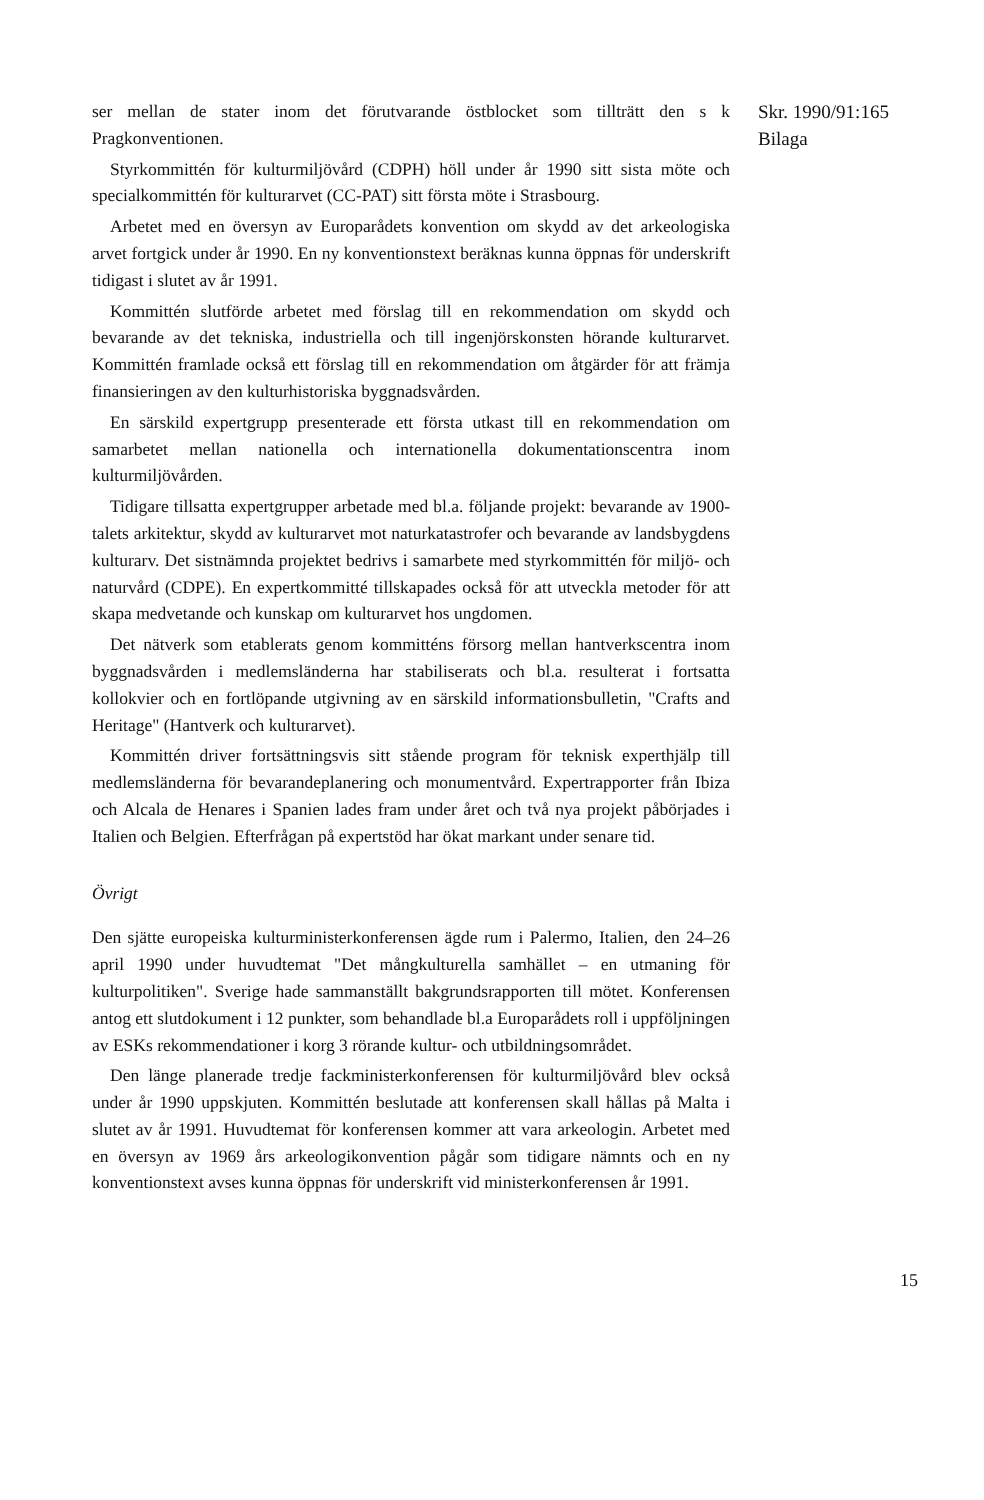ser mellan de stater inom det förutvarande östblocket som tillträtt den s k Pragkonventionen.
Styrkommittén för kulturmiljövård (CDPH) höll under år 1990 sitt sista möte och specialkommittén för kulturarvet (CC-PAT) sitt första möte i Strasbourg.
Arbetet med en översyn av Europarådets konvention om skydd av det arkeologiska arvet fortgick under år 1990. En ny konventionstext beräknas kunna öppnas för underskrift tidigast i slutet av år 1991.
Kommittén slutförde arbetet med förslag till en rekommendation om skydd och bevarande av det tekniska, industriella och till ingenjörskonsten hörande kulturarvet. Kommittén framlade också ett förslag till en rekommendation om åtgärder för att främja finansieringen av den kulturhistoriska byggnadsvården.
En särskild expertgrupp presenterade ett första utkast till en rekommendation om samarbetet mellan nationella och internationella dokumentationscentra inom kulturmiljövården.
Tidigare tillsatta expertgrupper arbetade med bl.a. följande projekt: bevarande av 1900-talets arkitektur, skydd av kulturarvet mot naturkatastrofer och bevarande av landsbygdens kulturarv. Det sistnämnda projektet bedrivs i samarbete med styrkommittén för miljö- och naturvård (CDPE). En expertkommitté tillskapades också för att utveckla metoder för att skapa medvetande och kunskap om kulturarvet hos ungdomen.
Det nätverk som etablerats genom kommitténs försorg mellan hantverkscentra inom byggnadsvården i medlemsländerna har stabiliserats och bl.a. resulterat i fortsatta kollokvier och en fortlöpande utgivning av en särskild informationsbulletin, "Crafts and Heritage" (Hantverk och kulturarvet).
Kommittén driver fortsättningsvis sitt stående program för teknisk experthjälp till medlemsländerna för bevarandeplanering och monumentvård. Expertrapporter från Ibiza och Alcala de Henares i Spanien lades fram under året och två nya projekt påbörjades i Italien och Belgien. Efterfrågan på expertstöd har ökat markant under senare tid.
Övrigt
Den sjätte europeiska kulturministerkonferensen ägde rum i Palermo, Italien, den 24–26 april 1990 under huvudtemat "Det mångkulturella samhället – en utmaning för kulturpolitiken". Sverige hade sammanställt bakgrundsrapporten till mötet. Konferensen antog ett slutdokument i 12 punkter, som behandlade bl.a Europarådets roll i uppföljningen av ESKs rekommendationer i korg 3 rörande kultur- och utbildningsområdet.
Den länge planerade tredje fackministerkonferensen för kulturmiljövård blev också under år 1990 uppskjuten. Kommittén beslutade att konferensen skall hållas på Malta i slutet av år 1991. Huvudtemat för konferensen kommer att vara arkeologin. Arbetet med en översyn av 1969 års arkeologikonvention pågår som tidigare nämnts och en ny konventionstext avses kunna öppnas för underskrift vid ministerkonferensen år 1991.
Skr. 1990/91:165
Bilaga
15